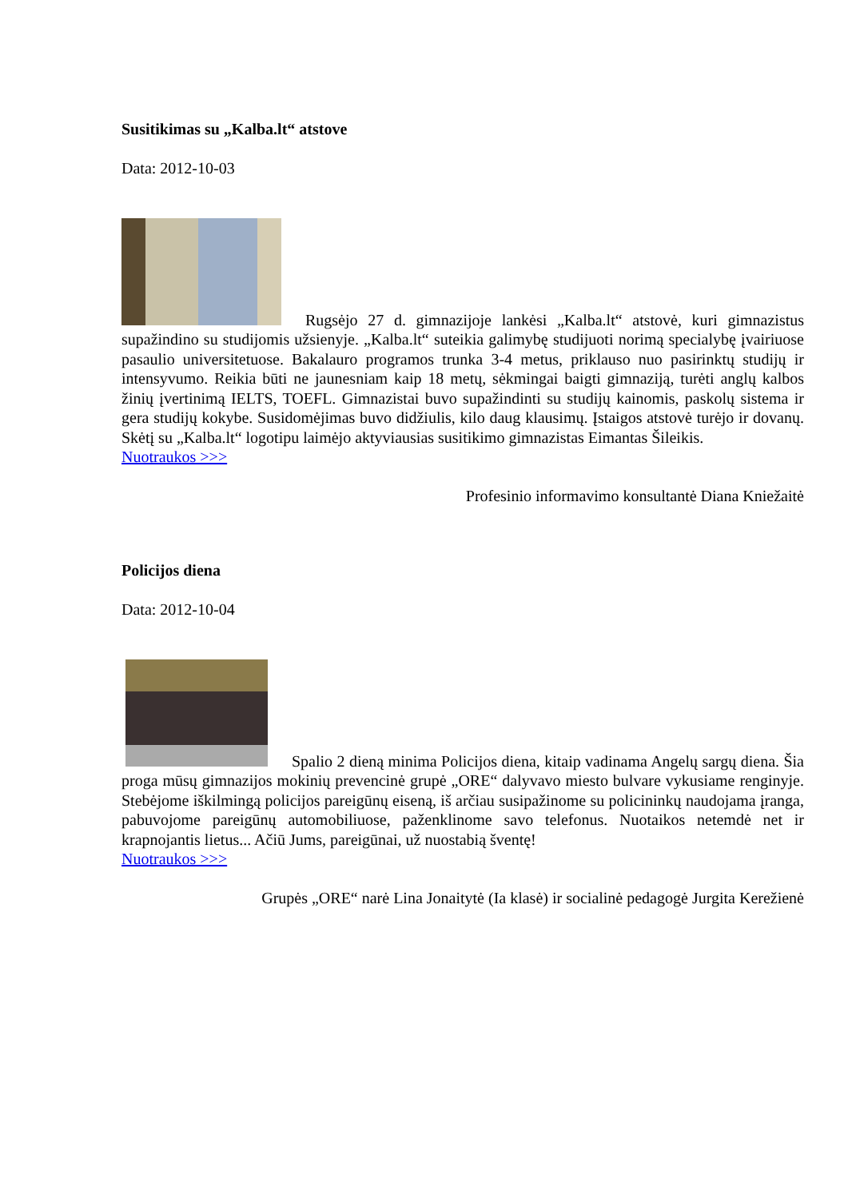Susitikimas su „Kalba.lt“ atstove
Data: 2012-10-03
Rugsėjo 27 d. gimnazijoje lankėsi „Kalba.lt“ atstovė, kuri gimnazistus supažindino su studijomis užsienyje. „Kalba.lt“ suteikia galimybę studijuoti norimą specialybę įvairiuose pasaulio universitetuose. Bakalauro programos trunka 3-4 metus, priklauso nuo pasirinktų studijų ir intensyvumo. Reikia būti ne jaunesniam kaip 18 metų, sėkmingai baigti gimnaziją, turėti anglų kalbos žinių įvertinimą IELTS, TOEFL. Gimnazistai buvo supažindinti su studijų kainomis, paskolų sistema ir gera studijų kokybe. Susidomėjimas buvo didžiulis, kilo daug klausimų. Įstaigos atstovė turėjo ir dovanų. Skėtį su „Kalba.lt“ logotipu laimėjo aktyviausias susitikimo gimnazistas Eimantas Šileikis.
Nuotraukos >>>
Profesinio informavimo konsultantė Diana Kniežaitė
Policijos diena
Data: 2012-10-04
Spalio 2 dieną minima Policijos diena, kitaip vadinama Angelų sargų diena. Šia proga mūsų gimnazijos mokinių prevencinė grupė „ORE“ dalyvavo miesto bulvare vykusiame renginyje. Stebėjome iškilmingą policijos pareigūnų eiseną, iš arčiau susipažinome su policininkų naudojama įranga, pabuvojome pareigūnų automobiliuose, paženklinome savo telefonus. Nuotaikos netemdė net ir krapnojantis lietus... Ačiū Jums, pareigūnai, už nuostabią šventę!
Nuotraukos >>>
Grupės „ORE“ narė Lina Jonaitytė (Ia klasė) ir socialinė pedagogė Jurgita Kerežienė